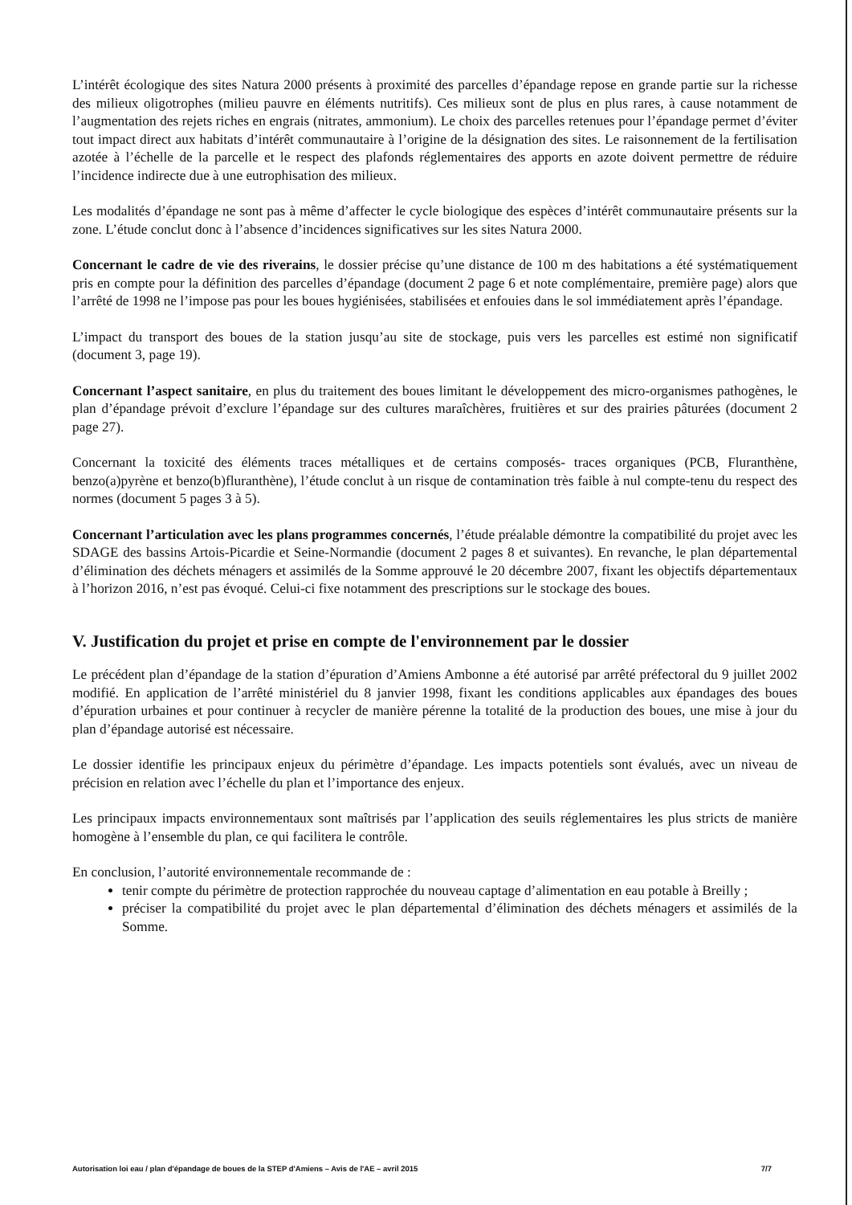L’intérêt écologique des sites Natura 2000 présents à proximité des parcelles d’épandage repose en grande partie sur la richesse des milieux oligotrophes (milieu pauvre en éléments nutritifs). Ces milieux sont de plus en plus rares, à cause notamment de l’augmentation des rejets riches en engrais (nitrates, ammonium). Le choix des parcelles retenues pour l’épandage permet d’éviter tout impact direct aux habitats d’intérêt communautaire à l’origine de la désignation des sites. Le raisonnement de la fertilisation azotée à l’échelle de la parcelle et le respect des plafonds réglementaires des apports en azote doivent permettre de réduire l’incidence indirecte due à une eutrophisation des milieux.
Les modalités d’épandage ne sont pas à même d’affecter le cycle biologique des espèces d’intérêt communautaire présents sur la zone. L’étude conclut donc à l’absence d’incidences significatives sur les sites Natura 2000.
Concernant le cadre de vie des riverains, le dossier précise qu’une distance de 100 m des habitations a été systématiquement pris en compte pour la définition des parcelles d’épandage (document 2 page 6 et note complémentaire, première page) alors que l’arrêté de 1998 ne l’impose pas pour les boues hygiénisées, stabilisées et enfouies dans le sol immédiatement après l’épandage.
L’impact du transport des boues de la station jusqu’au site de stockage, puis vers les parcelles est estimé non significatif (document 3, page 19).
Concernant l’aspect sanitaire, en plus du traitement des boues limitant le développement des micro-organismes pathogènes, le plan d’épandage prévoit d’exclure l’épandage sur des cultures maraîchères, fruitières et sur des prairies pâturées (document 2 page 27).
Concernant la toxicité des éléments traces métalliques et de certains composés- traces organiques (PCB, Fluranthène, benzo(a)pyrène et benzo(b)fluranthène), l’étude conclut à un risque de contamination très faible à nul compte-tenu du respect des normes (document 5 pages 3 à 5).
Concernant l’articulation avec les plans programmes concernés, l’étude préalable démontre la compatibilité du projet avec les SDAGE des bassins Artois-Picardie et Seine-Normandie (document 2 pages 8 et suivantes). En revanche, le plan départemental d’élimination des déchets ménagers et assimilés de la Somme approuvé le 20 décembre 2007, fixant les objectifs départementaux à l’horizon 2016, n’est pas évoqué. Celui-ci fixe notamment des prescriptions sur le stockage des boues.
V. Justification du projet et prise en compte de l'environnement par le dossier
Le précédent plan d’épandage de la station d’épuration d’Amiens Ambonne a été autorisé par arrêté préfectoral du 9 juillet 2002 modifié. En application de l’arrêté ministériel du 8 janvier 1998, fixant les conditions applicables aux épandages des boues d’épuration urbaines et pour continuer à recycler de manière pérenne la totalité de la production des boues, une mise à jour du plan d’épandage autorisé est nécessaire.
Le dossier identifie les principaux enjeux du périmètre d’épandage. Les impacts potentiels sont évalués, avec un niveau de précision en relation avec l’échelle du plan et l’importance des enjeux.
Les principaux impacts environnementaux sont maîtrisés par l’application des seuils réglementaires les plus stricts de manière homogène à l’ensemble du plan, ce qui facilitera le contrôle.
En conclusion, l’autorité environnementale recommande de :
tenir compte du périmètre de protection rapprochée du nouveau captage d’alimentation en eau potable à Breilly ;
préciser la compatibilité du projet avec le plan départemental d’élimination des déchets ménagers et assimilés de la Somme.
Autorisation loi eau / plan d'épandage de boues de la STEP d'Amiens – Avis de l'AE – avril 2015 7/7